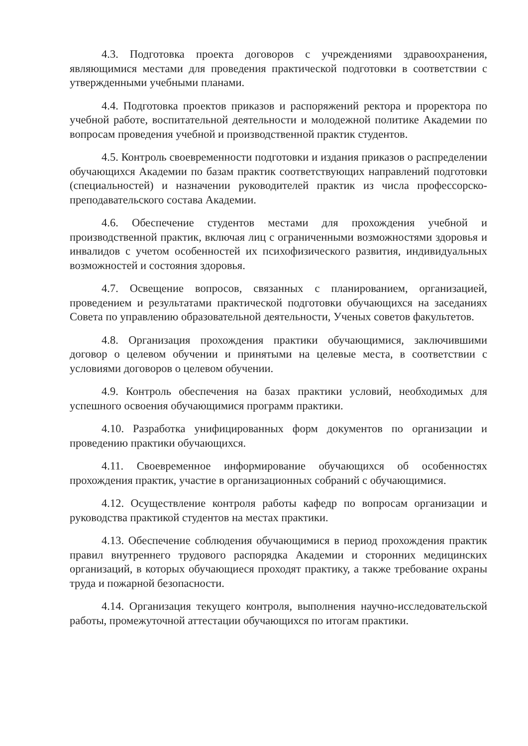4.3. Подготовка проекта договоров с учреждениями здравоохранения, являющимися местами для проведения практической подготовки в соответствии с утвержденными учебными планами.
4.4. Подготовка проектов приказов и распоряжений ректора и проректора по учебной работе, воспитательной деятельности и молодежной политике Академии по вопросам проведения учебной и производственной практик студентов.
4.5. Контроль своевременности подготовки и издания приказов о распределении обучающихся Академии по базам практик соответствующих направлений подготовки (специальностей) и назначении руководителей практик из числа профессорско-преподавательского состава Академии.
4.6. Обеспечение студентов местами для прохождения учебной и производственной практик, включая лиц с ограниченными возможностями здоровья и инвалидов с учетом особенностей их психофизического развития, индивидуальных возможностей и состояния здоровья.
4.7. Освещение вопросов, связанных с планированием, организацией, проведением и результатами практической подготовки обучающихся на заседаниях Совета по управлению образовательной деятельности, Ученых советов факультетов.
4.8. Организация прохождения практики обучающимися, заключившими договор о целевом обучении и принятыми на целевые места, в соответствии с условиями договоров о целевом обучении.
4.9. Контроль обеспечения на базах практики условий, необходимых для успешного освоения обучающимися программ практики.
4.10. Разработка унифицированных форм документов по организации и проведению практики обучающихся.
4.11. Своевременное информирование обучающихся об особенностях прохождения практик, участие в организационных собраний с обучающимися.
4.12. Осуществление контроля работы кафедр по вопросам организации и руководства практикой студентов на местах практики.
4.13. Обеспечение соблюдения обучающимися в период прохождения практик правил внутреннего трудового распорядка Академии и сторонних медицинских организаций, в которых обучающиеся проходят практику, а также требование охраны труда и пожарной безопасности.
4.14. Организация текущего контроля, выполнения научно-исследовательской работы, промежуточной аттестации обучающихся по итогам практики.